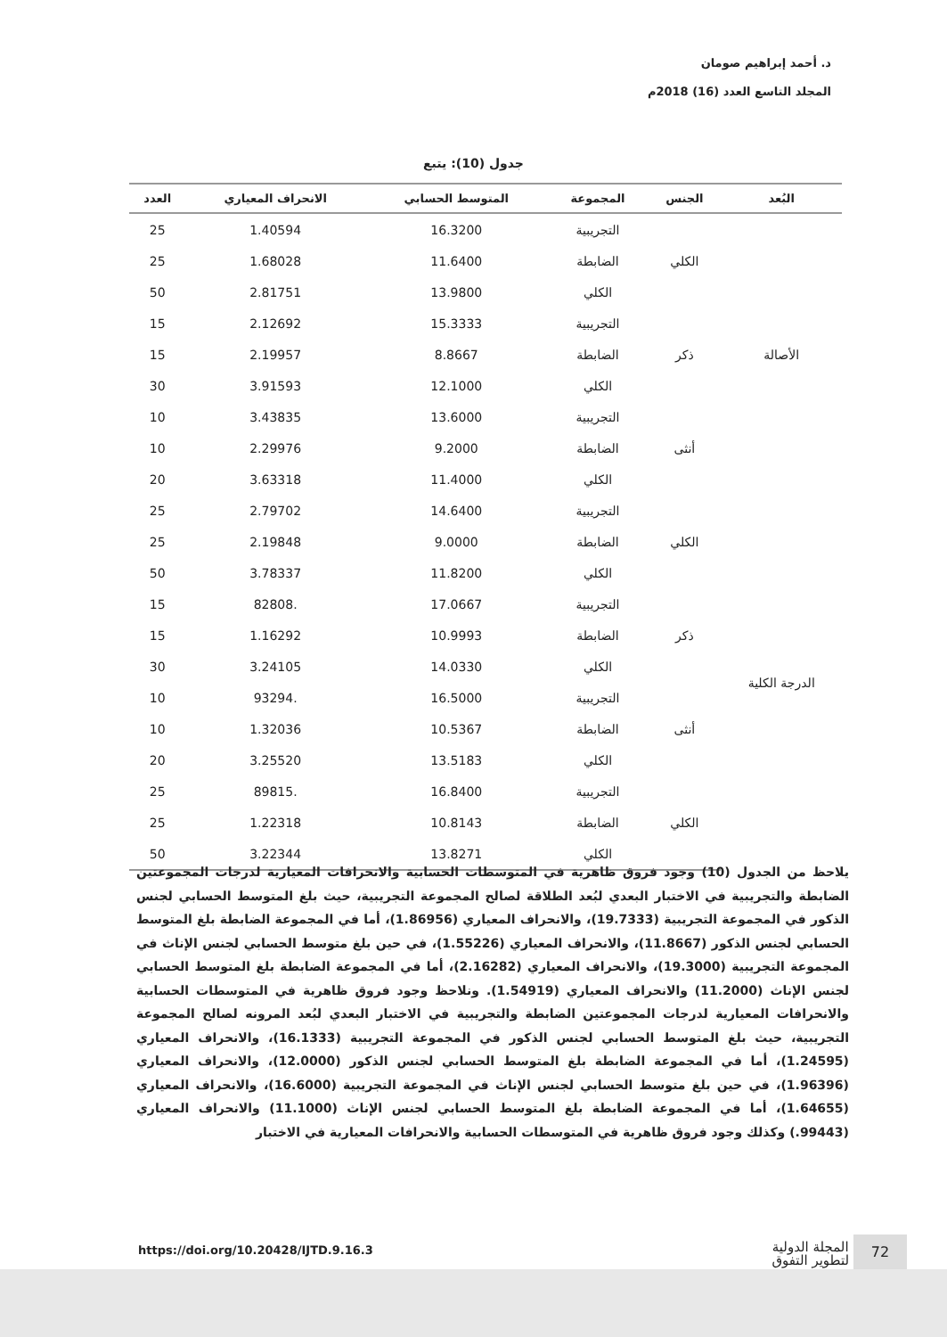د. أحمد إبراهيم صومان
المجلد التاسع العدد (16) 2018م
جدول (10): يتبع
| البُعد | الجنس | المجموعة | المتوسط الحسابي | الانحراف المعياري | العدد |
| --- | --- | --- | --- | --- | --- |
| الأصالة | الكلي | التجريبية | 16.3200 | 1.40594 | 25 |
| | | الضابطة | 11.6400 | 1.68028 | 25 |
| | | الكلي | 13.9800 | 2.81751 | 50 |
| | ذكر | التجريبية | 15.3333 | 2.12692 | 15 |
| | | الضابطة | 8.8667 | 2.19957 | 15 |
| | | الكلي | 12.1000 | 3.91593 | 30 |
| | أنثى | التجريبية | 13.6000 | 3.43835 | 10 |
| | | الضابطة | 9.2000 | 2.29976 | 10 |
| | | الكلي | 11.4000 | 3.63318 | 20 |
| الدرجة الكلية | الكلي | التجريبية | 14.6400 | 2.79702 | 25 |
| | | الضابطة | 9.0000 | 2.19848 | 25 |
| | | الكلي | 11.8200 | 3.78337 | 50 |
| | ذكر | التجريبية | 17.0667 | .82808 | 15 |
| | | الضابطة | 10.9993 | 1.16292 | 15 |
| | | الكلي | 14.0330 | 3.24105 | 30 |
| | أنثى | التجريبية | 16.5000 | .93294 | 10 |
| | | الضابطة | 10.5367 | 1.32036 | 10 |
| | | الكلي | 13.5183 | 3.25520 | 20 |
| | الكلي | التجريبية | 16.8400 | .89815 | 25 |
| | | الضابطة | 10.8143 | 1.22318 | 25 |
| | | الكلي | 13.8271 | 3.22344 | 50 |
يلاحظ من الجدول (10) وجود فروق ظاهرية في المتوسطات الحسابية والانحرافات المعيارية لدرجات المجموعتين الضابطة والتجريبية في الاختبار البعدي لبُعد الطلاقة لصالح المجموعة التجريبية، حيث بلغ المتوسط الحسابي لجنس الذكور في المجموعة التجريبية (19.7333)، والانحراف المعياري (1.86956)، أما في المجموعة الضابطة بلغ المتوسط الحسابي لجنس الذكور (11.8667)، والانحراف المعياري (1.55226)، في حين بلغ متوسط الحسابي لجنس الإناث في المجموعة التجريبية (19.3000)، والانحراف المعياري (2.16282)، أما في المجموعة الضابطة بلغ المتوسط الحسابي لجنس الإناث (11.2000) والانحراف المعياري (1.54919). ونلاحظ وجود فروق ظاهرية في المتوسطات الحسابية والانحرافات المعيارية لدرجات المجموعتين الضابطة والتجريبية في الاختبار البعدي لبُعد المرونه لصالح المجموعة التجريبية، حيث بلغ المتوسط الحسابي لجنس الذكور في المجموعة التجريبية (16.1333)، والانحراف المعياري (1.24595)، أما في المجموعة الضابطة بلغ المتوسط الحسابي لجنس الذكور (12.0000)، والانحراف المعياري (1.96396)، في حين بلغ متوسط الحسابي لجنس الإناث في المجموعة التجريبية (16.6000)، والانحراف المعياري (1.64655)، أما في المجموعة الضابطة بلغ المتوسط الحسابي لجنس الإناث (11.1000) والانحراف المعياري (99443.) وكذلك وجود فروق ظاهرية في المتوسطات الحسابية والانحرافات المعيارية في الاختبار
72
المجلة الدولية
لتطوير التفوق
https://doi.org/10.20428/IJTD.9.16.3